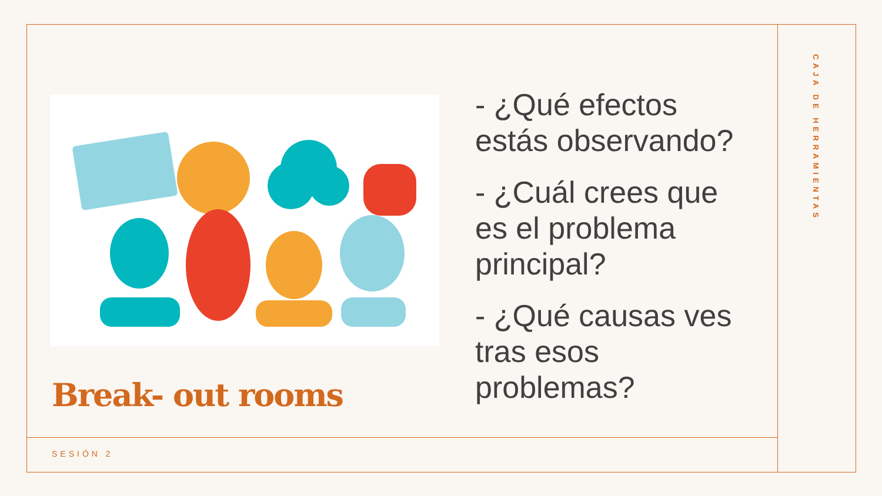Break- out rooms
- ¿Qué efectos estás observando?
- ¿Cuál crees que es el problema principal?
- ¿Qué causas ves tras esos problemas?
SESIÓN 2
CAJA DE HERRAMIENTAS